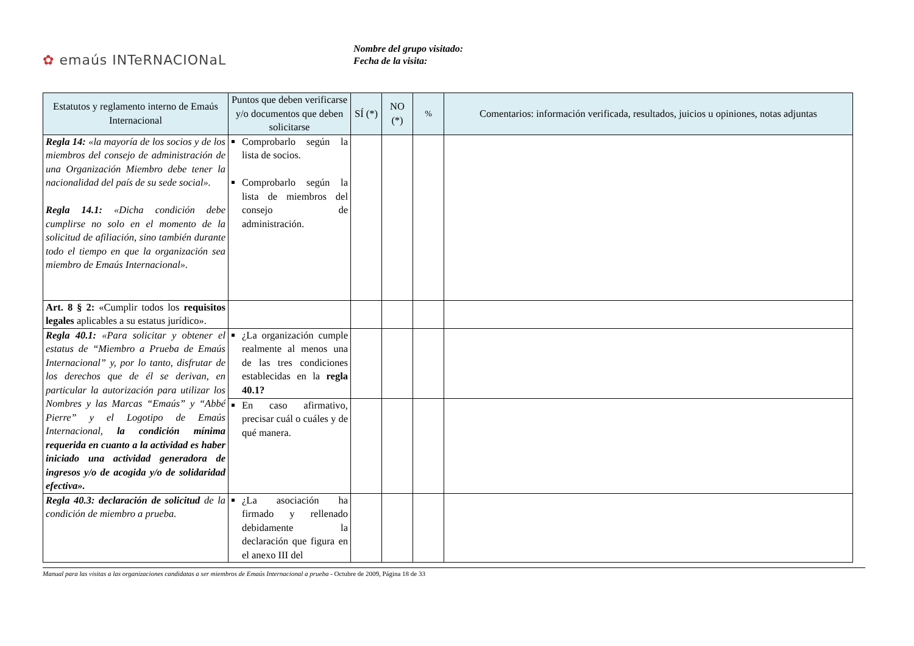✿ emaús INTeRNACIONaL
Nombre del grupo visitado:
Fecha de la visita:
| Estatutos y reglamento interno de Emaús Internacional | Puntos que deben verificarse y/o documentos que deben solicitarse | SÍ (*) | NO (*) | % | Comentarios: información verificada, resultados, juicios u opiniones, notas adjuntas |
| --- | --- | --- | --- | --- | --- |
| Regla 14: «la mayoría de los socios y de los miembros del consejo de administración de una Organización Miembro debe tener la nacionalidad del país de su sede social». Regla 14.1: «Dicha condición debe cumplirse no solo en el momento de la solicitud de afiliación, sino también durante todo el tiempo en que la organización sea miembro de Emaús Internacional». | Comprobarlo según la lista de socios. Comprobarlo según la lista de miembros del consejo de administración. | | | | |
| Art. 8 § 2: «Cumplir todos los requisitos legales aplicables a su estatus jurídico». | | | | | |
| Regla 40.1: «Para solicitar y obtener el estatus de “Miembro a Prueba de Emaús Internacional” y, por lo tanto, disfrutar de los derechos que de él se derivan, en particular la autorización para utilizar los Nombres y las Marcas “Emaús” y “Abbé Pierre” y el Logotipo de Emaús Internacional, la condición mínima requerida en cuanto a la actividad es haber iniciado una actividad generadora de ingresos y/o de acogida y/o de solidaridad efectiva». | ¿La organización cumple realmente al menos una de las tres condiciones establecidas en la regla 40.1? | | | | |
| | En caso afirmativo, precisar cuál o cuáles y de qué manera. | | | | |
| Regla 40.3: declaración de solicitud de la condición de miembro a prueba. | ¿La asociación ha firmado y rellenado debidamente la declaración que figura en el anexo III del | | | | |
Manual para las visitas a las organizaciones candidatas a ser miembros de Emaús Internacional a prueba - Octubre de 2009, Página 18 de 33